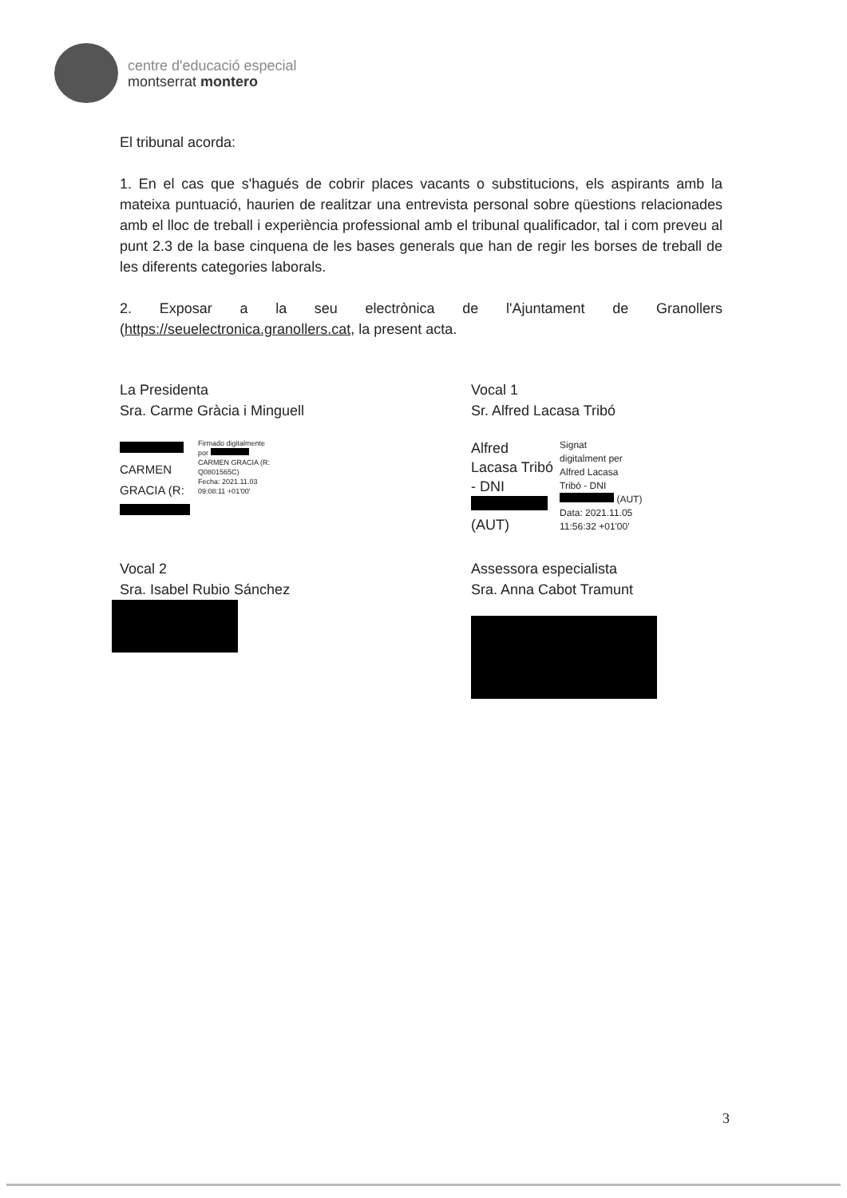centre d'educació especial
montserrat montero
El tribunal acorda:
1. En el cas que s'hagués de cobrir places vacants o substitucions, els aspirants amb la mateixa puntuació, haurien de realitzar una entrevista personal sobre qüestions relacionades amb el lloc de treball i experiència professional amb el tribunal qualificador, tal i com preveu al punt 2.3 de la base cinquena de les bases generals que han de regir les borses de treball de les diferents categories laborals.
2. Exposar a la seu electrònica de l'Ajuntament de Granollers (https://seuelectronica.granollers.cat, la present acta.
La Presidenta
Sra. Carme Gràcia i Minguell
CARMEN
GRACIA (R:
Firmado digitalmente
por
CARMEN GRACIA (R:
Q0801565C)
Fecha: 2021.11.03
09:08:11 +01'00'
Vocal 1
Sr. Alfred Lacasa Tribó
Alfred
Lacasa Tribó
- DNI
(AUT)
Signat
digitalment per
Alfred Lacasa
Tribó - DNI
(AUT)
Data: 2021.11.05
11:56:32 +01'00'
Vocal 2
Sra. Isabel Rubio Sánchez
Assessora especialista
Sra. Anna Cabot Tramunt
3